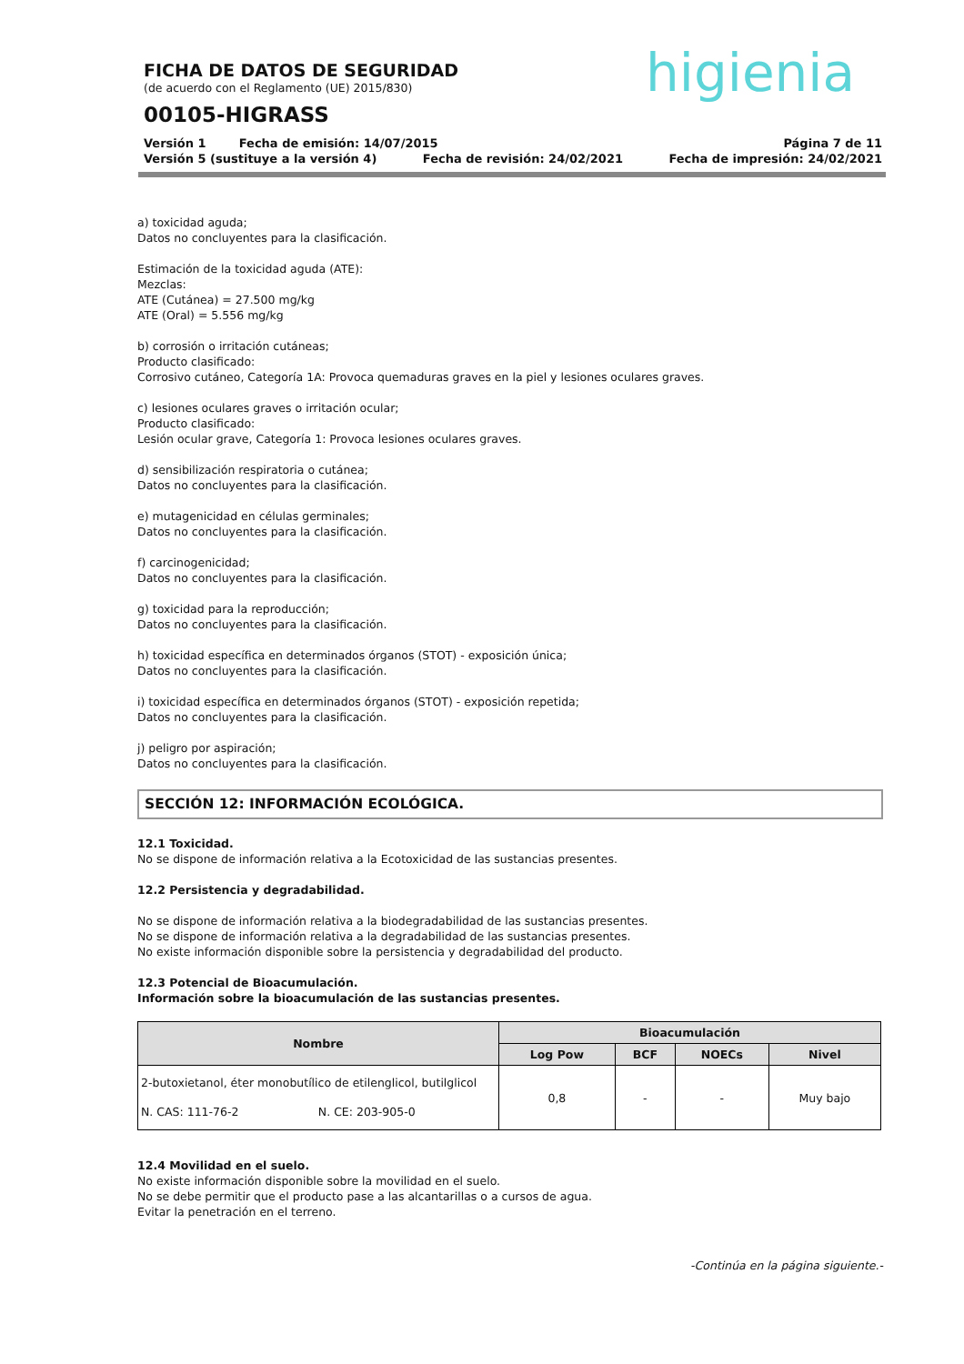higienia
FICHA DE DATOS DE SEGURIDAD
(de acuerdo con el Reglamento (UE) 2015/830)
00105-HIGRASS
Versión 1 Fecha de emisión: 14/07/2015 Página 7 de 11
Versión 5 (sustituye a la versión 4) Fecha de revisión: 24/02/2021 Fecha de impresión: 24/02/2021
a) toxicidad aguda;
Datos no concluyentes para la clasificación.
Estimación de la toxicidad aguda (ATE):
Mezclas:
ATE (Cutánea) = 27.500 mg/kg
ATE (Oral) = 5.556 mg/kg
b) corrosión o irritación cutáneas;
Producto clasificado:
Corrosivo cutáneo, Categoría 1A: Provoca quemaduras graves en la piel y lesiones oculares graves.
c) lesiones oculares graves o irritación ocular;
Producto clasificado:
Lesión ocular grave, Categoría 1: Provoca lesiones oculares graves.
d) sensibilización respiratoria o cutánea;
Datos no concluyentes para la clasificación.
e) mutagenicidad en células germinales;
Datos no concluyentes para la clasificación.
f) carcinogenicidad;
Datos no concluyentes para la clasificación.
g) toxicidad para la reproducción;
Datos no concluyentes para la clasificación.
h) toxicidad específica en determinados órganos (STOT) - exposición única;
Datos no concluyentes para la clasificación.
i) toxicidad específica en determinados órganos (STOT) - exposición repetida;
Datos no concluyentes para la clasificación.
j) peligro por aspiración;
Datos no concluyentes para la clasificación.
SECCIÓN 12: INFORMACIÓN ECOLÓGICA.
12.1 Toxicidad.
No se dispone de información relativa a la Ecotoxicidad de las sustancias presentes.
12.2 Persistencia y degradabilidad.
No se dispone de información relativa a la biodegradabilidad de las sustancias presentes.
No se dispone de información relativa a la degradabilidad de las sustancias presentes.
No existe información disponible sobre la persistencia y degradabilidad del producto.
12.3 Potencial de Bioacumulación.
Información sobre la bioacumulación de las sustancias presentes.
| Nombre | Bioacumulación | | | |
| --- | --- | --- | --- | --- |
| | Log Pow | BCF | NOECs | Nivel |
| 2-butoxietanol, éter monobutílico de etilenglicol, butilglicol N. CAS: 111-76-2 N. CE: 203-905-0 | 0,8 | - | - | Muy bajo |
12.4 Movilidad en el suelo.
No existe información disponible sobre la movilidad en el suelo.
No se debe permitir que el producto pase a las alcantarillas o a cursos de agua.
Evitar la penetración en el terreno.
-Continúa en la página siguiente.-